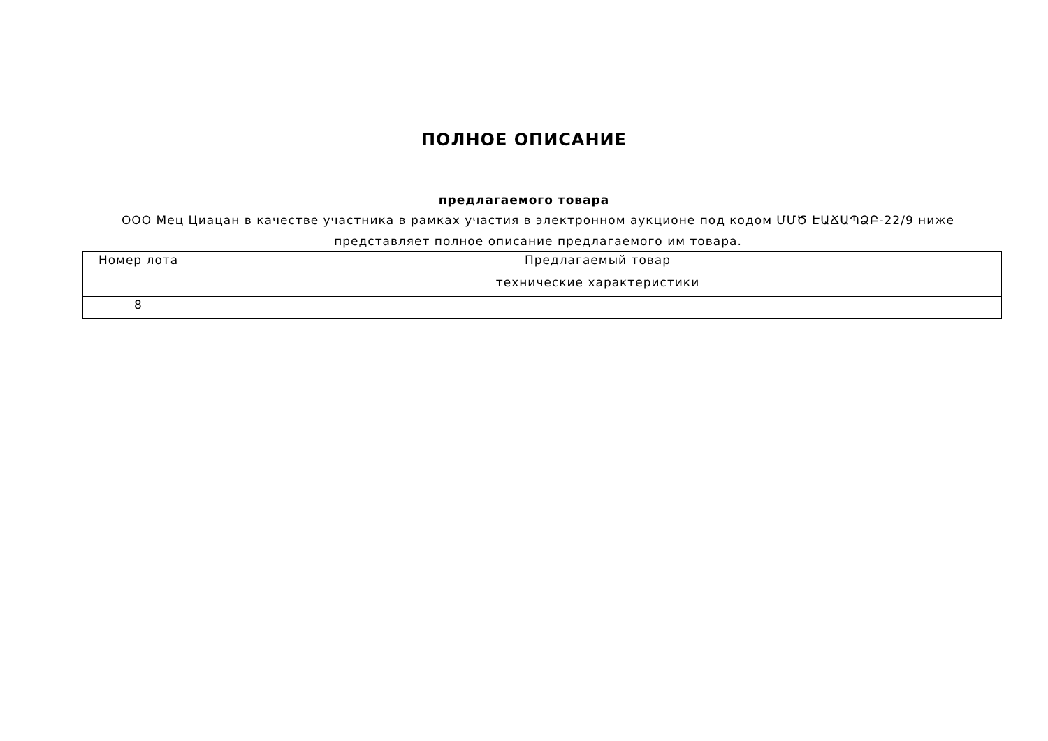ПОЛНОЕ ОПИСАНИЕ
предлагаемого товара
ООО Мец Циацан в качестве участника в рамках участия в электронном аукционе под кодом ՄՄԾ ԷԱՃԱՊՁԲ-22/9 ниже представляет полное описание предлагаемого им товара.
| Номер лота | Предлагаемый товар |
| | технические характеристики |
| 8 | |